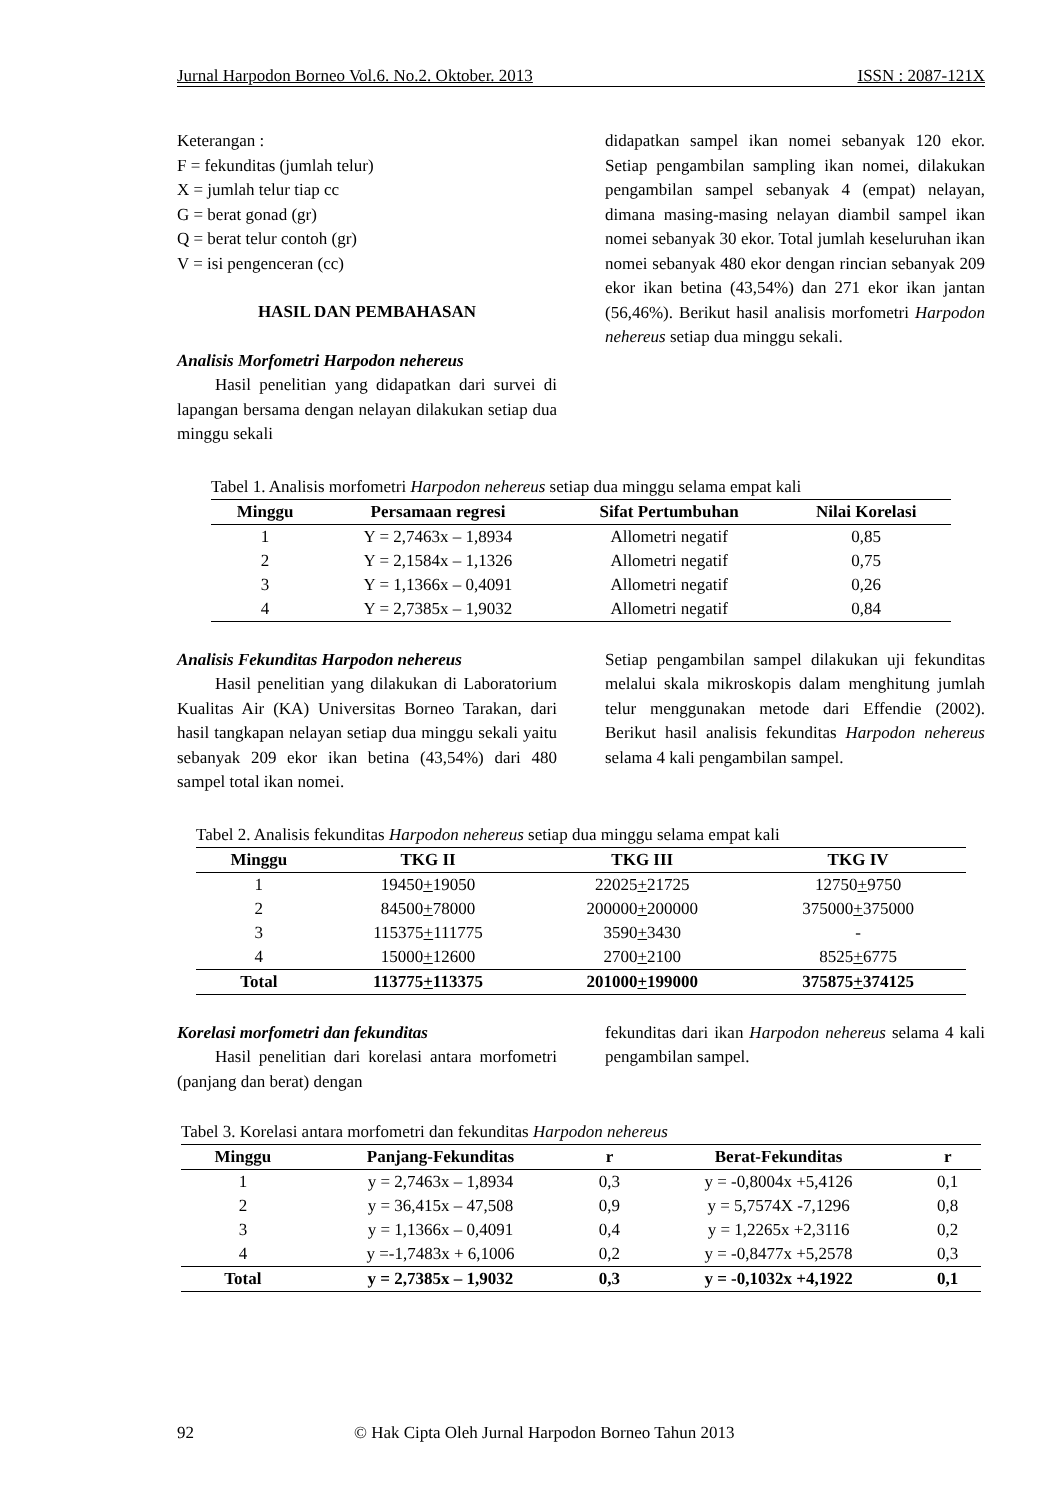Jurnal Harpodon Borneo Vol.6. No.2. Oktober. 2013 ISSN : 2087-121X
Keterangan :
F = fekunditas (jumlah telur)
X = jumlah telur tiap cc
G = berat gonad (gr)
Q = berat telur contoh (gr)
V = isi pengenceran (cc)
HASIL DAN PEMBAHASAN
Analisis Morfometri Harpodon nehereus
Hasil penelitian yang didapatkan dari survei di lapangan bersama dengan nelayan dilakukan setiap dua minggu sekali
didapatkan sampel ikan nomei sebanyak 120 ekor. Setiap pengambilan sampling ikan nomei, dilakukan pengambilan sampel sebanyak 4 (empat) nelayan, dimana masing-masing nelayan diambil sampel ikan nomei sebanyak 30 ekor. Total jumlah keseluruhan ikan nomei sebanyak 480 ekor dengan rincian sebanyak 209 ekor ikan betina (43,54%) dan 271 ekor ikan jantan (56,46%). Berikut hasil analisis morfometri Harpodon nehereus setiap dua minggu sekali.
Tabel 1. Analisis morfometri Harpodon nehereus setiap dua minggu selama empat kali
| Minggu | Persamaan regresi | Sifat Pertumbuhan | Nilai Korelasi |
| --- | --- | --- | --- |
| 1 | Y = 2,7463x – 1,8934 | Allometri negatif | 0,85 |
| 2 | Y = 2,1584x – 1,1326 | Allometri negatif | 0,75 |
| 3 | Y = 1,1366x – 0,4091 | Allometri negatif | 0,26 |
| 4 | Y = 2,7385x – 1,9032 | Allometri negatif | 0,84 |
Analisis Fekunditas Harpodon nehereus
Hasil penelitian yang dilakukan di Laboratorium Kualitas Air (KA) Universitas Borneo Tarakan, dari hasil tangkapan nelayan setiap dua minggu sekali yaitu sebanyak 209 ekor ikan betina (43,54%) dari 480 sampel total ikan nomei.
Setiap pengambilan sampel dilakukan uji fekunditas melalui skala mikroskopis dalam menghitung jumlah telur menggunakan metode dari Effendie (2002). Berikut hasil analisis fekunditas Harpodon nehereus selama 4 kali pengambilan sampel.
Tabel 2. Analisis fekunditas Harpodon nehereus setiap dua minggu selama empat kali
| Minggu | TKG II | TKG III | TKG IV |
| --- | --- | --- | --- |
| 1 | 19450 + 19050 | 22025 + 21725 | 12750 + 9750 |
| 2 | 84500 + 78000 | 200000 + 200000 | 375000 + 375000 |
| 3 | 115375 + 111775 | 3590 + 3430 | - |
| 4 | 15000 + 12600 | 2700 + 2100 | 8525 + 6775 |
| Total | 113775 + 113375 | 201000 + 199000 | 375875 + 374125 |
Korelasi morfometri dan fekunditas
Hasil penelitian dari korelasi antara morfometri (panjang dan berat) dengan
fekunditas dari ikan Harpodon nehereus selama 4 kali pengambilan sampel.
Tabel 3. Korelasi antara morfometri dan fekunditas Harpodon nehereus
| Minggu | Panjang-Fekunditas | r | Berat-Fekunditas | r |
| --- | --- | --- | --- | --- |
| 1 | y = 2,7463x – 1,8934 | 0,3 | y = -0,8004x +5,4126 | 0,1 |
| 2 | y = 36,415x – 47,508 | 0,9 | y = 5,7574X -7,1296 | 0,8 |
| 3 | y = 1,1366x – 0,4091 | 0,4 | y = 1,2265x +2,3116 | 0,2 |
| 4 | y =-1,7483x + 6,1006 | 0,2 | y = -0,8477x +5,2578 | 0,3 |
| Total | y = 2,7385x – 1,9032 | 0,3 | y = -0,1032x +4,1922 | 0,1 |
92 © Hak Cipta Oleh Jurnal Harpodon Borneo Tahun 2013